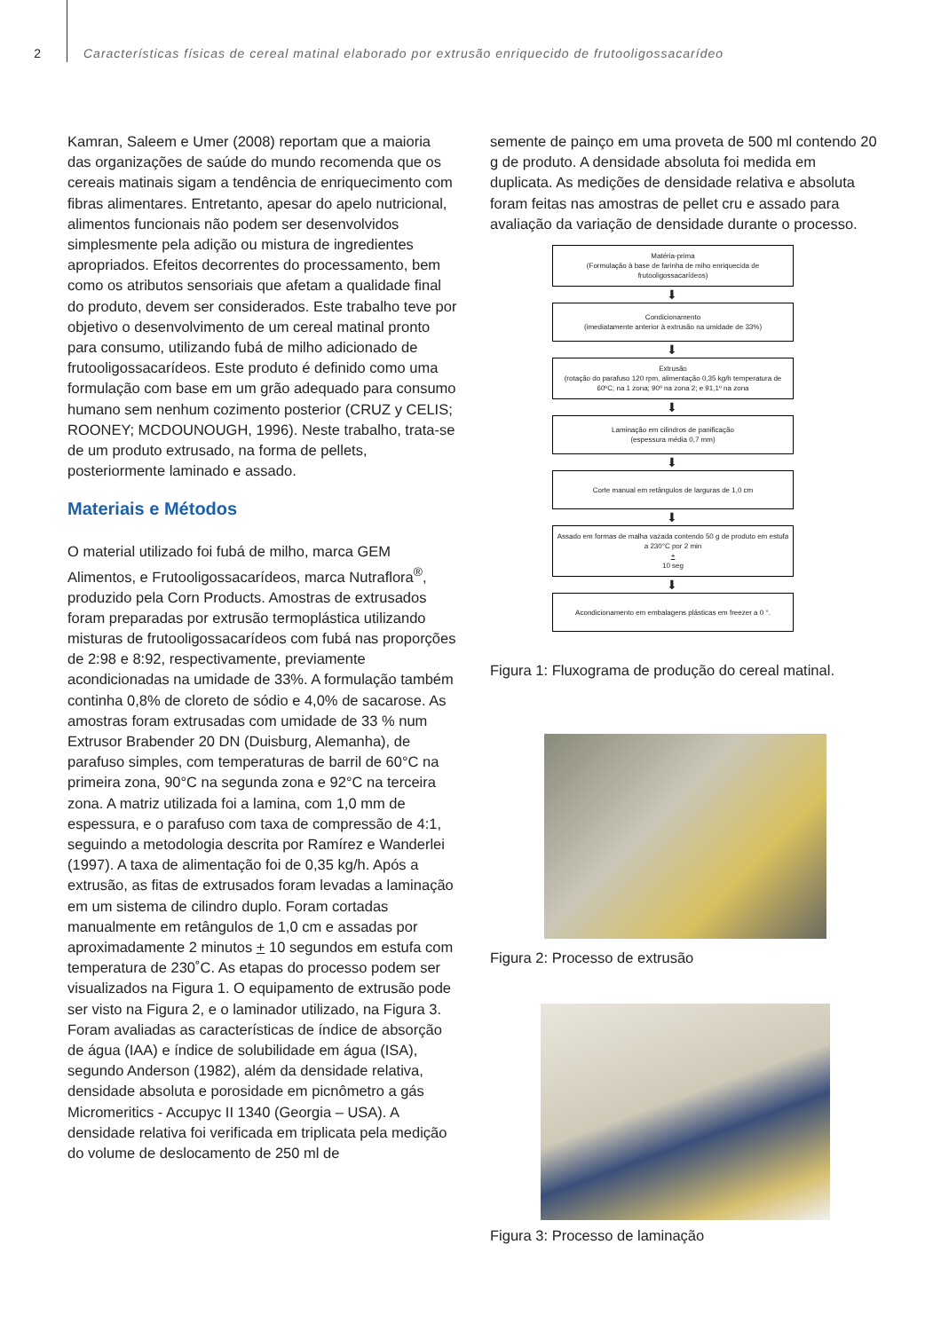2 Características físicas de cereal matinal elaborado por extrusão enriquecido de frutooligossacarídeo
Kamran, Saleem e Umer (2008) reportam que a maioria das organizações de saúde do mundo recomenda que os cereais matinais sigam a tendência de enriquecimento com fibras alimentares. Entretanto, apesar do apelo nutricional, alimentos funcionais não podem ser desenvolvidos simplesmente pela adição ou mistura de ingredientes apropriados. Efeitos decorrentes do processamento, bem como os atributos sensoriais que afetam a qualidade final do produto, devem ser considerados. Este trabalho teve por objetivo o desenvolvimento de um cereal matinal pronto para consumo, utilizando fubá de milho adicionado de frutooligossacarídeos. Este produto é definido como uma formulação com base em um grão adequado para consumo humano sem nenhum cozimento posterior (CRUZ y CELIS; ROONEY; MCDOUNOUGH, 1996). Neste trabalho, trata-se de um produto extrusado, na forma de pellets, posteriormente laminado e assado.
Materiais e Métodos
O material utilizado foi fubá de milho, marca GEM Alimentos, e Frutooligossacarídeos, marca Nutraflora<sup>®</sup>, produzido pela Corn Products. Amostras de extrusados foram preparadas por extrusão termoplástica utilizando misturas de frutooligossacarídeos com fubá nas proporções de 2:98 e 8:92, respectivamente, previamente acondicionadas na umidade de 33%. A formulação também continha 0,8% de cloreto de sódio e 4,0% de sacarose. As amostras foram extrusadas com umidade de 33 % num Extrusor Brabender 20 DN (Duisburg, Alemanha), de parafuso simples, com temperaturas de barril de 60°C na primeira zona, 90°C na segunda zona e 92°C na terceira zona. A matriz utilizada foi a lamina, com 1,0 mm de espessura, e o parafuso com taxa de compressão de 4:1, seguindo a metodologia descrita por Ramírez e Wanderlei (1997). A taxa de alimentação foi de 0,35 kg/h. Após a extrusão, as fitas de extrusados foram levadas a laminação em um sistema de cilindro duplo. Foram cortadas manualmente em retângulos de 1,0 cm e assadas por aproximadamente 2 minutos + 10 segundos em estufa com temperatura de 230˚C. As etapas do processo podem ser visualizados na Figura 1. O equipamento de extrusão pode ser visto na Figura 2, e o laminador utilizado, na Figura 3. Foram avaliadas as características de índice de absorção de água (IAA) e índice de solubilidade em água (ISA), segundo Anderson (1982), além da densidade relativa, densidade absoluta e porosidade em picnômetro a gás Micromeritics - Accupyc II 1340 (Georgia – USA). A densidade relativa foi verificada em triplicata pela medição do volume de deslocamento de 250 ml de
semente de painço em uma proveta de 500 ml contendo 20 g de produto. A densidade absoluta foi medida em duplicata. As medições de densidade relativa e absoluta foram feitas nas amostras de pellet cru e assado para avaliação da variação de densidade durante o processo.
Matéria-prima
(Formulação à base de farinha de miho enriquecida de frutooligossacarídeos)
⬇
Condicionamento
(imediatamente anterior à extrusão na umidade de 33%)
⬇
Extrusão
(rotação do parafuso 120 rpm, alimentação 0,35 kg/h temperatura de 60ºC; na 1 zona; 90º na zona 2; e 91,1º na zona
⬇
Laminação em cilindros de panificação
(espessura média 0,7 mm)
⬇
Corte manual em retângulos de larguras de 1,0 cm
⬇
Assado em formas de malha vazada contendo 50 g de produto em estufa a 230°C por 2 min
+
10 seg
⬇
Acondicionamento em embalagens plásticas em freezer a 0 °.
Figura 1: Fluxograma de produção do cereal matinal.
Figura 2: Processo de extrusão
Figura 3: Processo de laminação